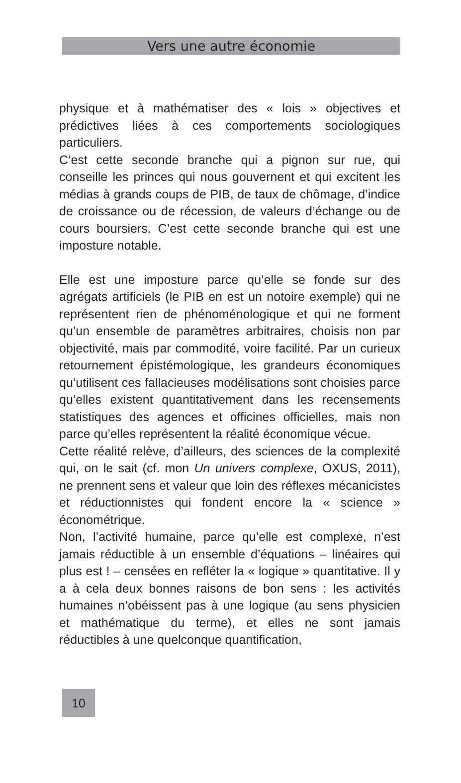Vers une autre économie
physique et à mathématiser des « lois » objectives et prédictives liées à ces comportements sociologiques particuliers.
C’est cette seconde branche qui a pignon sur rue, qui conseille les princes qui nous gouvernent et qui excitent les médias à grands coups de PIB, de taux de chômage, d’indice de croissance ou de récession, de valeurs d’échange ou de cours boursiers. C’est cette seconde branche qui est une imposture notable.
Elle est une imposture parce qu’elle se fonde sur des agrégats artificiels (le PIB en est un notoire exemple) qui ne représentent rien de phénoménologique et qui ne forment qu’un ensemble de paramètres arbitraires, choisis non par objectivité, mais par commodité, voire facilité. Par un curieux retournement épistémologique, les grandeurs économiques qu’utilisent ces fallacieuses modélisations sont choisies parce qu’elles existent quantitativement dans les recensements statistiques des agences et officines officielles, mais non parce qu’elles représentent la réalité économique vécue.
Cette réalité relève, d’ailleurs, des sciences de la complexité qui, on le sait (cf. mon Un univers complexe, OXUS, 2011), ne prennent sens et valeur que loin des réflexes mécanicistes et réductionnistes qui fondent encore la « science » économétrique.
Non, l’activité humaine, parce qu’elle est complexe, n’est jamais réductible à un ensemble d’équations – linéaires qui plus est ! – censées en refléter la « logique » quantitative. Il y a à cela deux bonnes raisons de bon sens : les activités humaines n’obéissent pas à une logique (au sens physicien et mathématique du terme), et elles ne sont jamais réductibles à une quelconque quantification,
10